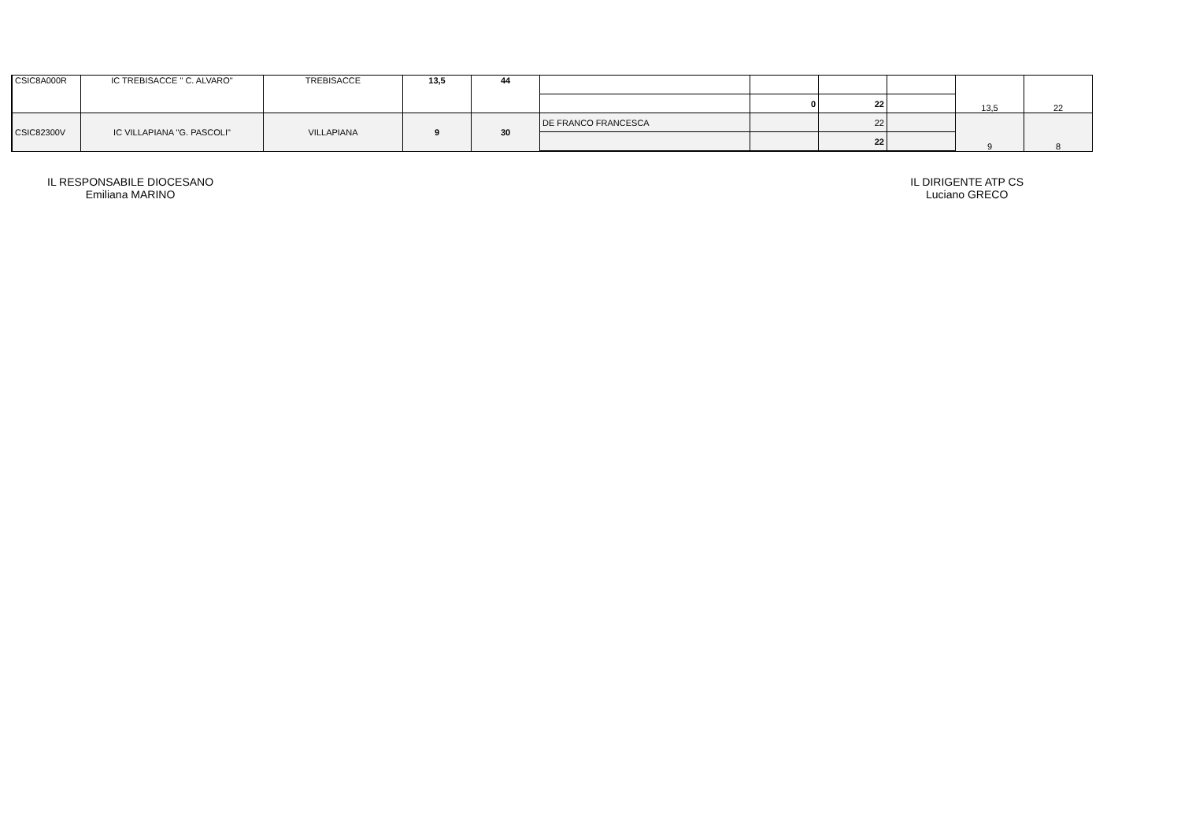| CSIC8A000R | IC TREBISACCE " C. ALVARO" | TREBISACCE | 13,5 | 44 | | | | | 13,5 | 22 |
| | | | | | | 0 | 22 | | | |
| CSIC82300V | IC VILLAPIANA "G. PASCOLI" | VILLAPIANA | 9 | 30 | DE FRANCO FRANCESCA | | 22 | | 9 | 8 |
| | | | | | | | 22 | | | |
IL RESPONSABILE DIOCESANO
Emiliana MARINO
IL DIRIGENTE ATP CS
Luciano GRECO